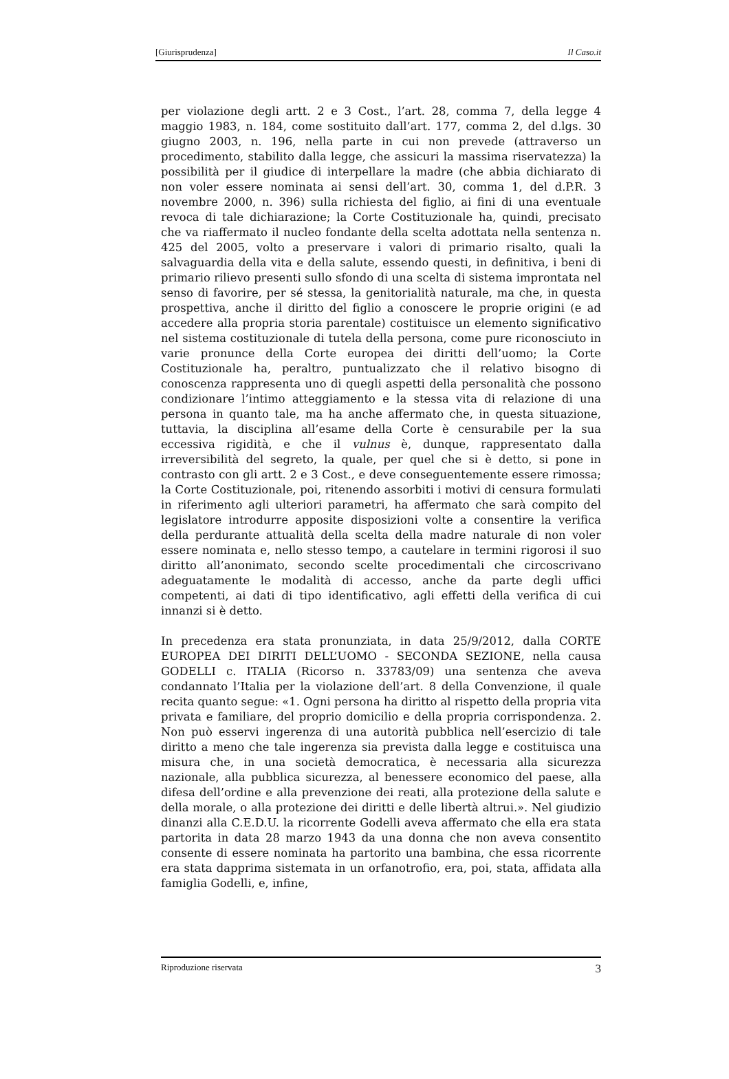[Giurisprudenza] Il Caso.it
per violazione degli artt. 2 e 3 Cost., l’art. 28, comma 7, della legge 4 maggio 1983, n. 184, come sostituito dall’art. 177, comma 2, del d.lgs. 30 giugno 2003, n. 196, nella parte in cui non prevede (attraverso un procedimento, stabilito dalla legge, che assicuri la massima riservatezza) la possibilità per il giudice di interpellare la madre (che abbia dichiarato di non voler essere nominata ai sensi dell’art. 30, comma 1, del d.P.R. 3 novembre 2000, n. 396) sulla richiesta del figlio, ai fini di una eventuale revoca di tale dichiarazione; la Corte Costituzionale ha, quindi, precisato che va riaffermato il nucleo fondante della scelta adottata nella sentenza n. 425 del 2005, volto a preservare i valori di primario risalto, quali la salvaguardia della vita e della salute, essendo questi, in definitiva, i beni di primario rilievo presenti sullo sfondo di una scelta di sistema improntata nel senso di favorire, per sé stessa, la genitorialità naturale, ma che, in questa prospettiva, anche il diritto del figlio a conoscere le proprie origini (e ad accedere alla propria storia parentale) costituisce un elemento significativo nel sistema costituzionale di tutela della persona, come pure riconosciuto in varie pronunce della Corte europea dei diritti dell’uomo; la Corte Costituzionale ha, peraltro, puntualizzato che il relativo bisogno di conoscenza rappresenta uno di quegli aspetti della personalità che possono condizionare l’intimo atteggiamento e la stessa vita di relazione di una persona in quanto tale, ma ha anche affermato che, in questa situazione, tuttavia, la disciplina all’esame della Corte è censurabile per la sua eccessiva rigidità, e che il vulnus è, dunque, rappresentato dalla irreversibilità del segreto, la quale, per quel che si è detto, si pone in contrasto con gli artt. 2 e 3 Cost., e deve conseguentemente essere rimossa; la Corte Costituzionale, poi, ritenendo assorbiti i motivi di censura formulati in riferimento agli ulteriori parametri, ha affermato che sarà compito del legislatore introdurre apposite disposizioni volte a consentire la verifica della perdurante attualità della scelta della madre naturale di non voler essere nominata e, nello stesso tempo, a cautelare in termini rigorosi il suo diritto all’anonimato, secondo scelte procedimentali che circoscrivano adeguatamente le modalità di accesso, anche da parte degli uffici competenti, ai dati di tipo identificativo, agli effetti della verifica di cui innanzi si è detto.
In precedenza era stata pronunziata, in data 25/9/2012, dalla CORTE EUROPEA DEI DIRITI DELL’UOMO - SECONDA SEZIONE, nella causa GODELLI c. ITALIA (Ricorso n. 33783/09) una sentenza che aveva condannato l’Italia per la violazione dell’art. 8 della Convenzione, il quale recita quanto segue: «1. Ogni persona ha diritto al rispetto della propria vita privata e familiare, del proprio domicilio e della propria corrispondenza. 2. Non può esservi ingerenza di una autorità pubblica nell’esercizio di tale diritto a meno che tale ingerenza sia prevista dalla legge e costituisca una misura che, in una società democratica, è necessaria alla sicurezza nazionale, alla pubblica sicurezza, al benessere economico del paese, alla difesa dell’ordine e alla prevenzione dei reati, alla protezione della salute e della morale, o alla protezione dei diritti e delle libertà altrui.». Nel giudizio dinanzi alla C.E.D.U. la ricorrente Godelli aveva affermato che ella era stata partorita in data 28 marzo 1943 da una donna che non aveva consentito consente di essere nominata ha partorito una bambina, che essa ricorrente era stata dapprima sistemata in un orfanotrofio, era, poi, stata, affidata alla famiglia Godelli, e, infine,
Riproduzione riservata 3